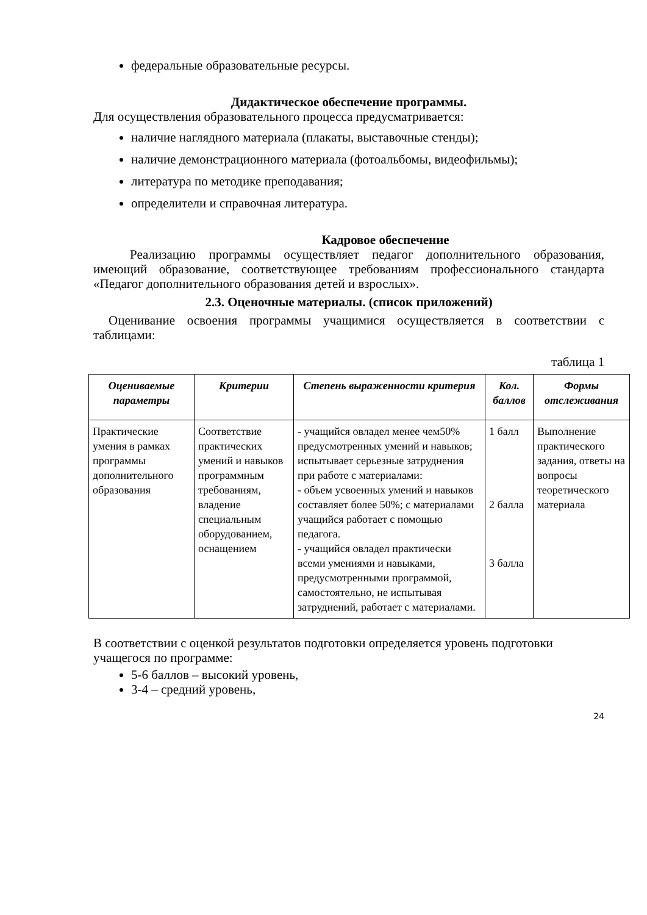федеральные образовательные ресурсы.
Дидактическое обеспечение программы.
Для осуществления образовательного процесса предусматривается:
наличие наглядного материала (плакаты, выставочные стенды);
наличие демонстрационного материала (фотоальбомы, видеофильмы);
литература по методике преподавания;
определители и справочная литература.
Кадровое обеспечение
Реализацию программы осуществляет педагог дополнительного образования, имеющий образование, соответствующее требованиям профессионального стандарта «Педагог дополнительного образования детей и взрослых».
2.3. Оценочные материалы. (список приложений)
Оценивание освоения программы учащимися осуществляется в соответствии с таблицами:
таблица 1
| Оцениваемые параметры | Критерии | Степень выраженности критерия | Кол. баллов | Формы отслеживания |
| --- | --- | --- | --- | --- |
| Практические умения в рамках программы дополнительного образования | Соответствие практических умений и навыков программным требованиям, владение специальным оборудованием, оснащением | - учащийся овладел менее чем50% предусмотренных умений и навыков; испытывает серьезные затруднения при работе с материалами: - объем усвоенных умений и навыков составляет более 50%; с материалами учащийся работает с помощью педагога. - учащийся овладел практически всеми умениями и навыками, предусмотренными программой, самостоятельно, не испытывая затруднений, работает с материалами. | 1 балл 2 балла 3 балла | Выполнение практического задания, ответы на вопросы теоретического материала |
В соответствии с оценкой результатов подготовки определяется уровень подготовки учащегося по программе:
5-6 баллов – высокий уровень,
3-4 – средний уровень,
24